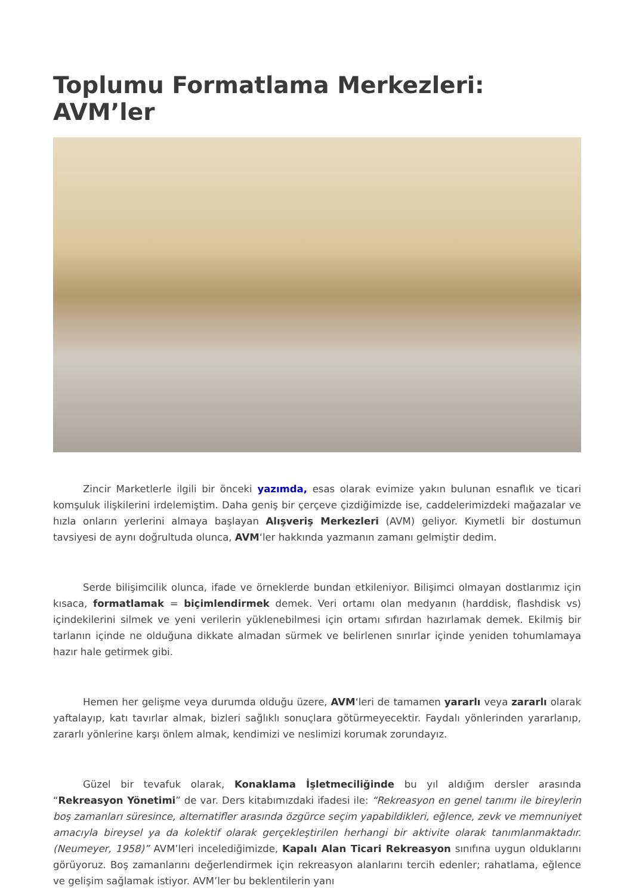Toplumu Formatlama Merkezleri: AVM’ler
Zincir Marketlerle ilgili bir önceki yazımda, esas olarak evimize yakın bulunan esnaflık ve ticari komşuluk ilişkilerini irdelemiştim. Daha geniş bir çerçeve çizdiğimizde ise, caddelerimizdeki mağazalar ve hızla onların yerlerini almaya başlayan Alışveriş Merkezleri (AVM) geliyor. Kıymetli bir dostumun tavsiyesi de aynı doğrultuda olunca, AVM‘ler hakkında yazmanın zamanı gelmiştir dedim.
Serde bilişimcilik olunca, ifade ve örneklerde bundan etkileniyor. Bilişimci olmayan dostlarımız için kısaca, formatlamak = biçimlendirmek demek. Veri ortamı olan medyanın (harddisk, flashdisk vs) içindekilerini silmek ve yeni verilerin yüklenebilmesi için ortamı sıfırdan hazırlamak demek. Ekilmiş bir tarlanın içinde ne olduğuna dikkate almadan sürmek ve belirlenen sınırlar içinde yeniden tohumlamaya hazır hale getirmek gibi.
Hemen her gelişme veya durumda olduğu üzere, AVM‘leri de tamamen yararlı veya zararlı olarak yaftalayıp, katı tavırlar almak, bizleri sağlıklı sonuçlara götürmeyecektir. Faydalı yönlerinden yararlanıp, zararlı yönlerine karşı önlem almak, kendimizi ve neslimizi korumak zorundayız.
Güzel bir tevafuk olarak, Konaklama İşletmeciliğinde bu yıl aldığım dersler arasında “Rekreasyon Yönetimi” de var. Ders kitabımızdaki ifadesi ile: “Rekreasyon en genel tanımı ile bireylerin boş zamanları süresince, alternatifler arasında özgürce seçim yapabildikleri, eğlence, zevk ve memnuniyet amacıyla bireysel ya da kolektif olarak gerçekleştirilen herhangi bir aktivite olarak tanımlanmaktadır. (Neumeyer, 1958)” AVM’leri incelediğimizde, Kapalı Alan Ticari Rekreasyon sınıfına uygun olduklarını görüyoruz. Boş zamanlarını değerlendirmek için rekreasyon alanlarını tercih edenler; rahatlama, eğlence ve gelişim sağlamak istiyor. AVM’ler bu beklentilerin yanı